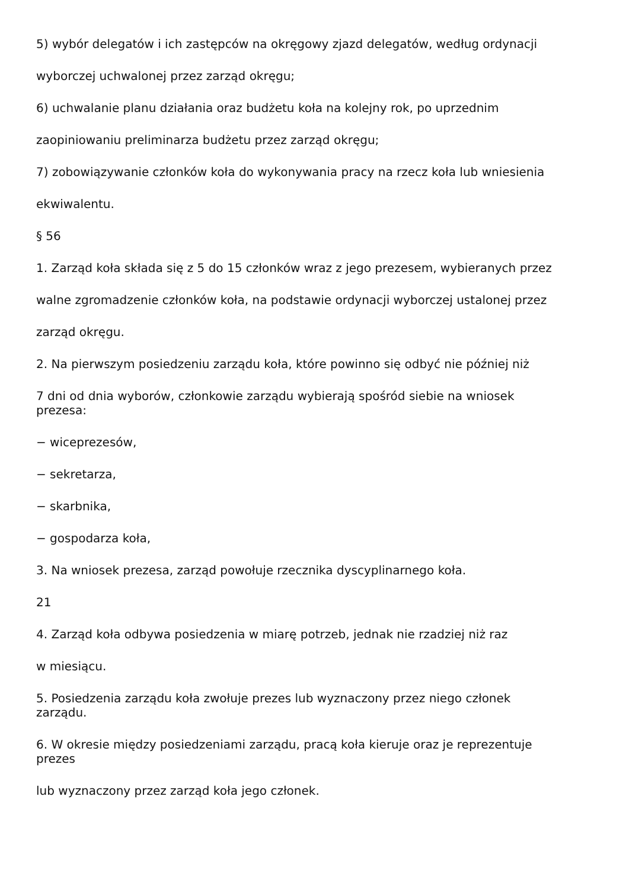5) wybór delegatów i ich zastępców na okręgowy zjazd delegatów, według ordynacji
wyborczej uchwalonej przez zarząd okręgu;
6) uchwalanie planu działania oraz budżetu koła na kolejny rok, po uprzednim
zaopiniowaniu preliminarza budżetu przez zarząd okręgu;
7) zobowiązywanie członków koła do wykonywania pracy na rzecz koła lub wniesienia
ekwiwalentu.
§ 56
1. Zarząd koła składa się z 5 do 15 członków wraz z jego prezesem, wybieranych przez
walne zgromadzenie członków koła, na podstawie ordynacji wyborczej ustalonej przez
zarząd okręgu.
2. Na pierwszym posiedzeniu zarządu koła, które powinno się odbyć nie później niż
7 dni od dnia wyborów, członkowie zarządu wybierają spośród siebie na wniosek
prezesa:
− wiceprezesów,
− sekretarza,
− skarbnika,
− gospodarza koła,
3. Na wniosek prezesa, zarząd powołuje rzecznika dyscyplinarnego koła.
21
4. Zarząd koła odbywa posiedzenia w miarę potrzeb, jednak nie rzadziej niż raz
w miesiącu.
5. Posiedzenia zarządu koła zwołuje prezes lub wyznaczony przez niego członek
zarządu.
6. W okresie między posiedzeniami zarządu, pracą koła kieruje oraz je reprezentuje
prezes
lub wyznaczony przez zarząd koła jego członek.